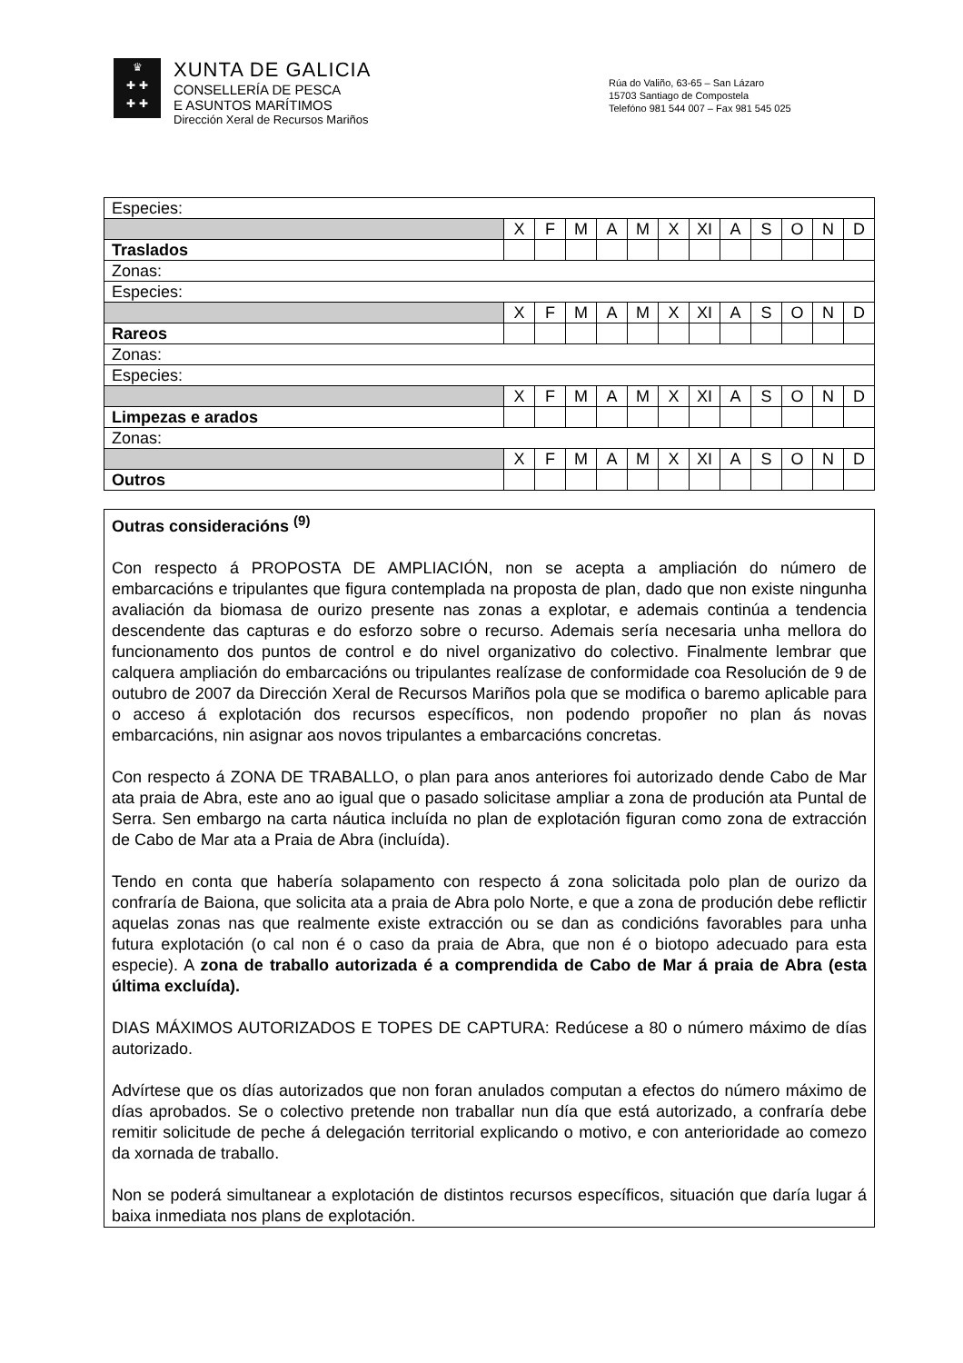♛
✚ ✚
✚ ✚
XUNTA DE GALICIA
CONSELLERÍA DE PESCA
E ASUNTOS MARÍTIMOS
Dirección Xeral de Recursos Mariños
Rúa do Valiño, 63-65 – San Lázaro
15703 Santiago de Compostela
Telefóno 981 544 007 – Fax 981 545 025
| Especies: | | | | | | | | | | | | |
| | X | F | M | A | M | X | XI | A | S | O | N | D |
| Traslados | | | | | | | | | | | | |
| Zonas: | | | | | | | | | | | | |
| Especies: | | | | | | | | | | | | |
| | X | F | M | A | M | X | XI | A | S | O | N | D |
| Rareos | | | | | | | | | | | | |
| Zonas: | | | | | | | | | | | | |
| Especies: | | | | | | | | | | | | |
| | X | F | M | A | M | X | XI | A | S | O | N | D |
| Limpezas e arados | | | | | | | | | | | | |
| Zonas: | | | | | | | | | | | | |
| | X | F | M | A | M | X | XI | A | S | O | N | D |
| Outros | | | | | | | | | | | | |
Outras consideracións <sup>(9)</sup>
Con respecto á PROPOSTA DE AMPLIACIÓN, non se acepta a ampliación do número de embarcacións e tripulantes que figura contemplada na proposta de plan, dado que non existe ningunha avaliación da biomasa de ourizo presente nas zonas a explotar, e ademais continúa a tendencia descendente das capturas e do esforzo sobre o recurso. Ademais sería necesaria unha mellora do funcionamento dos puntos de control e do nivel organizativo do colectivo. Finalmente lembrar que calquera ampliación do embarcacións ou tripulantes realízase de conformidade coa Resolución de 9 de outubro de 2007 da Dirección Xeral de Recursos Mariños pola que se modifica o baremo aplicable para o acceso á explotación dos recursos específicos, non podendo propoñer no plan ás novas embarcacións, nin asignar aos novos tripulantes a embarcacións concretas.
Con respecto á ZONA DE TRABALLO, o plan para anos anteriores foi autorizado dende Cabo de Mar ata praia de Abra, este ano ao igual que o pasado solicitase ampliar a zona de produción ata Puntal de Serra. Sen embargo na carta náutica incluída no plan de explotación figuran como zona de extracción de Cabo de Mar ata a Praia de Abra (incluída).
Tendo en conta que habería solapamento con respecto á zona solicitada polo plan de ourizo da confraría de Baiona, que solicita ata a praia de Abra polo Norte, e que a zona de produción debe reflictir aquelas zonas nas que realmente existe extracción ou se dan as condicións favorables para unha futura explotación (o cal non é o caso da praia de Abra, que non é o biotopo adecuado para esta especie). A zona de traballo autorizada é a comprendida de Cabo de Mar á praia de Abra (esta última excluída).
DIAS MÁXIMOS AUTORIZADOS E TOPES DE CAPTURA: Redúcese a 80 o número máximo de días autorizado.
Advírtese que os días autorizados que non foran anulados computan a efectos do número máximo de días aprobados. Se o colectivo pretende non traballar nun día que está autorizado, a confraría debe remitir solicitude de peche á delegación territorial explicando o motivo, e con anterioridade ao comezo da xornada de traballo.
Non se poderá simultanear a explotación de distintos recursos específicos, situación que daría lugar á baixa inmediata nos plans de explotación.